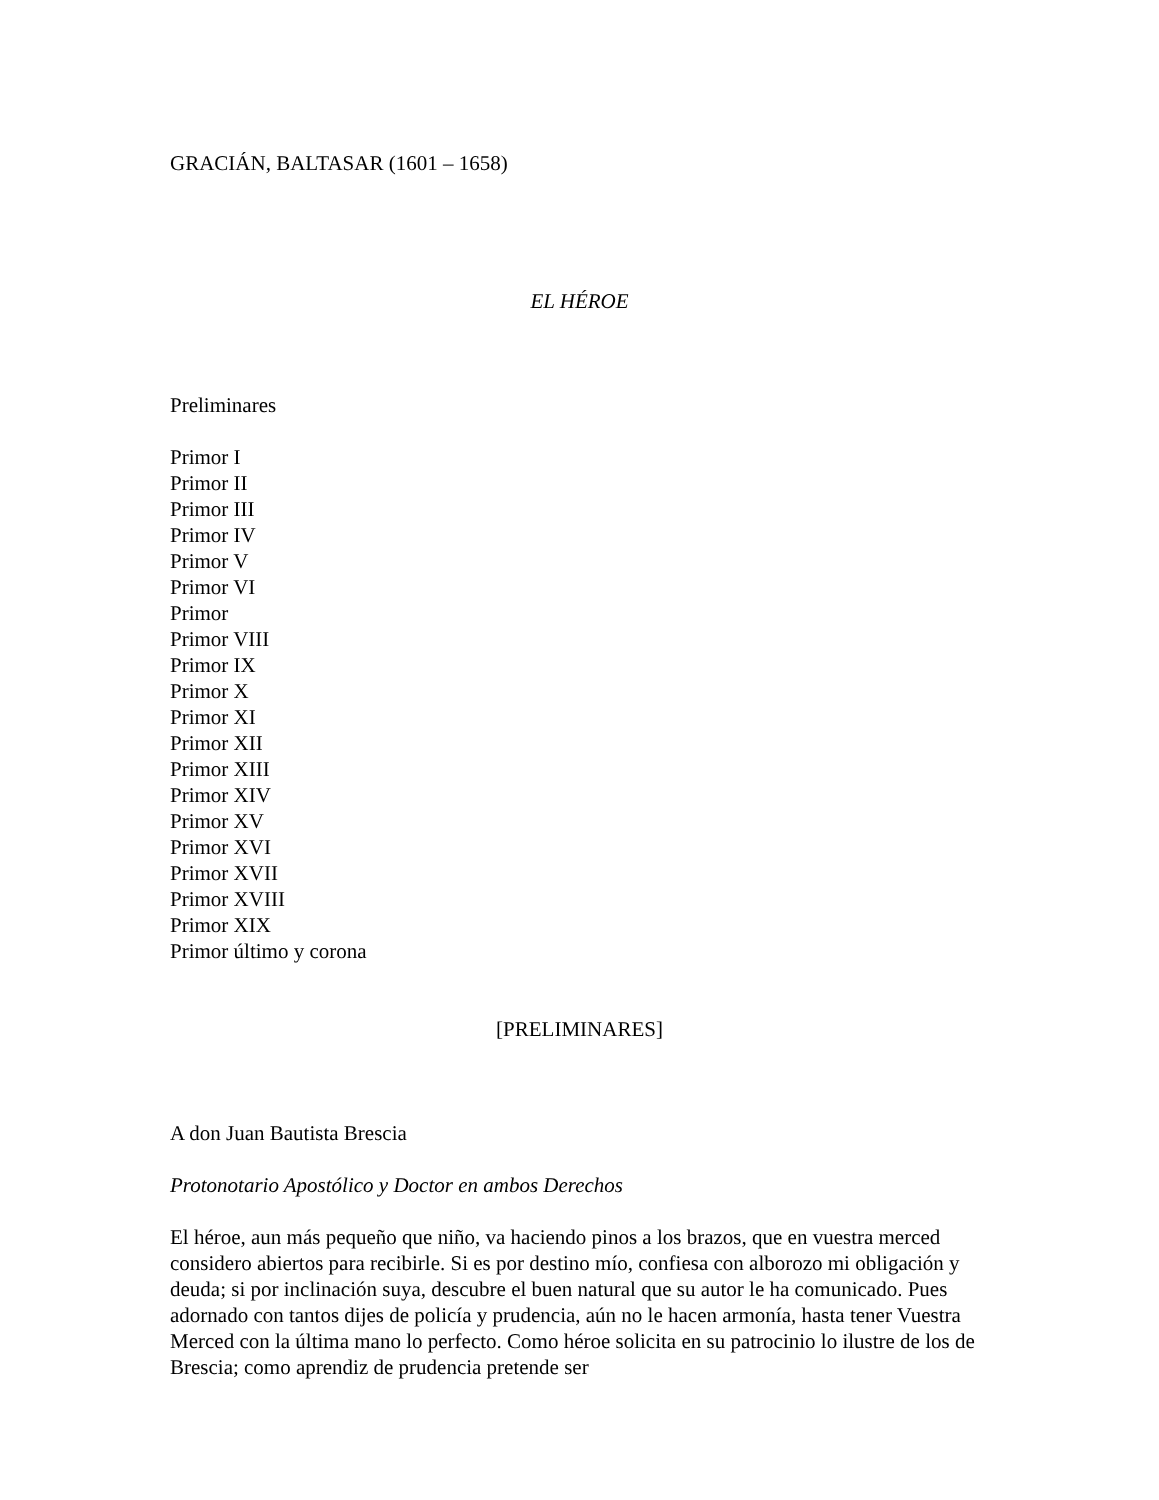GRACIÁN, BALTASAR (1601 – 1658)
EL HÉROE
Preliminares
Primor I
Primor II
Primor III
Primor IV
Primor V
Primor VI
Primor
Primor VIII
Primor IX
Primor X
Primor XI
Primor XII
Primor XIII
Primor XIV
Primor XV
Primor XVI
Primor XVII
Primor XVIII
Primor XIX
Primor último y corona
[PRELIMINARES]
A don Juan Bautista Brescia
Protonotario Apostólico y Doctor en ambos Derechos
El héroe, aun más pequeño que niño, va haciendo pinos a los brazos, que en vuestra merced considero abiertos para recibirle. Si es por destino mío, confiesa con alborozo mi obligación y deuda; si por inclinación suya, descubre el buen natural que su autor le ha comunicado. Pues adornado con tantos dijes de policía y prudencia, aún no le hacen armonía, hasta tener Vuestra Merced con la última mano lo perfecto. Como héroe solicita en su patrocinio lo ilustre de los de Brescia; como aprendiz de prudencia pretende ser